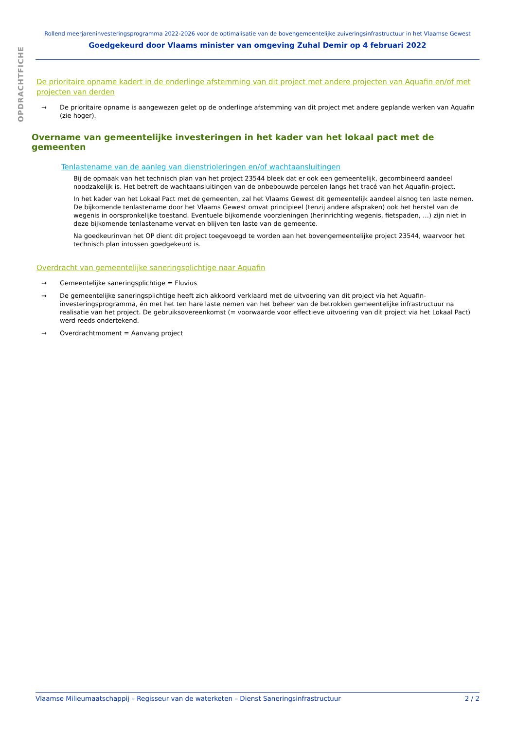OPDRACHTFICHE
Rollend meerjareninvesteringsprogramma 2022-2026 voor de optimalisatie van de bovengemeentelijke zuiveringsinfrastructuur in het Vlaamse Gewest
Goedgekeurd door Vlaams minister van omgeving Zuhal Demir op 4 februari 2022
De prioritaire opname kadert in de onderlinge afstemming van dit project met andere projecten van Aquafin en/of met projecten van derden
→ De prioritaire opname is aangewezen gelet op de onderlinge afstemming van dit project met andere geplande werken van Aquafin (zie hoger).
Overname van gemeentelijke investeringen in het kader van het lokaal pact met de gemeenten
Tenlastename van de aanleg van dienstrioleringen en/of wachtaansluitingen
Bij de opmaak van het technisch plan van het project 23544 bleek dat er ook een gemeentelijk, gecombineerd aandeel noodzakelijk is. Het betreft de wachtaansluitingen van de onbebouwde percelen langs het tracé van het Aquafin-project.
In het kader van het Lokaal Pact met de gemeenten, zal het Vlaams Gewest dit gemeentelijk aandeel alsnog ten laste nemen. De bijkomende tenlastename door het Vlaams Gewest omvat principieel (tenzij andere afspraken) ook het herstel van de wegenis in oorspronkelijke toestand. Eventuele bijkomende voorzieningen (herinrichting wegenis, fietspaden, …) zijn niet in deze bijkomende tenlastename vervat en blijven ten laste van de gemeente.
Na goedkeurinvan het OP dient dit project toegevoegd te worden aan het bovengemeentelijke project 23544, waarvoor het technisch plan intussen goedgekeurd is.
Overdracht van gemeentelijke saneringsplichtige naar Aquafin
→ Gemeentelijke saneringsplichtige = Fluvius
→ De gemeentelijke saneringsplichtige heeft zich akkoord verklaard met de uitvoering van dit project via het Aquafin-investeringsprogramma, én met het ten hare laste nemen van het beheer van de betrokken gemeentelijke infrastructuur na realisatie van het project. De gebruiksovereenkomst (= voorwaarde voor effectieve uitvoering van dit project via het Lokaal Pact) werd reeds ondertekend.
→ Overdrachtmoment = Aanvang project
Vlaamse Milieumaatschappij – Regisseur van de waterketen – Dienst Saneringsinfrastructuur 2 / 2